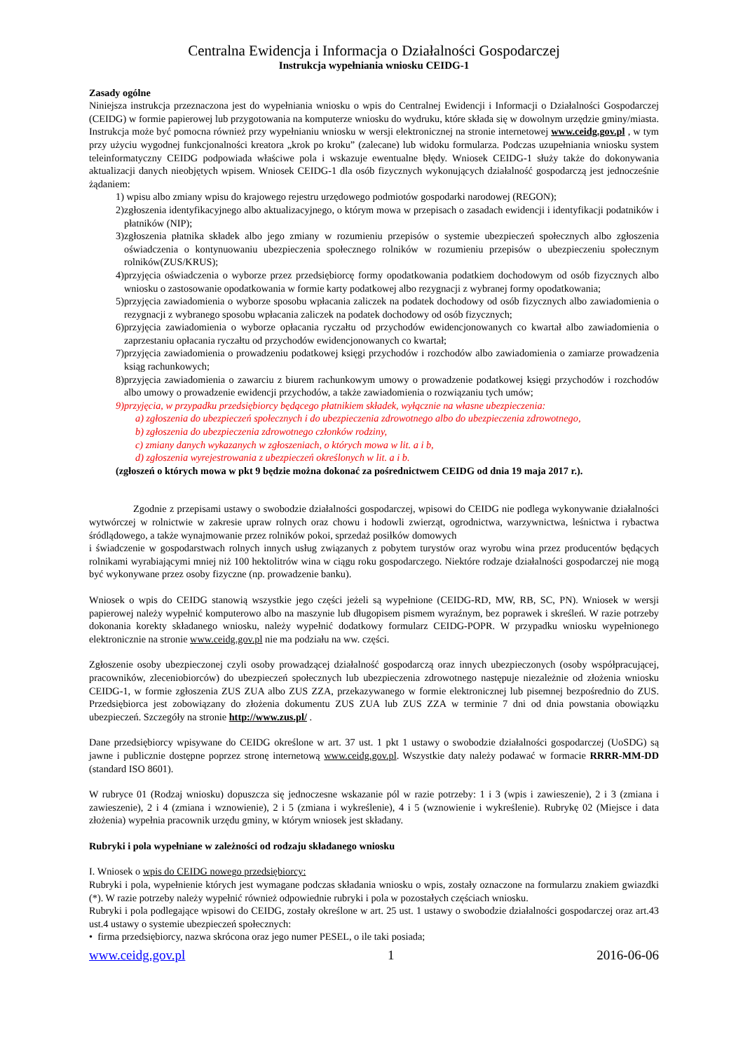Centralna Ewidencja i Informacja o Działalności Gospodarczej
Instrukcja wypełniania wniosku CEIDG-1
Zasady ogólne
Niniejsza instrukcja przeznaczona jest do wypełniania wniosku o wpis do Centralnej Ewidencji i Informacji o Działalności Gospodarczej (CEIDG) w formie papierowej lub przygotowania na komputerze wniosku do wydruku, które składa się w dowolnym urzędzie gminy/miasta. Instrukcja może być pomocna również przy wypełnianiu wniosku w wersji elektronicznej na stronie internetowej www.ceidg.gov.pl , w tym przy użyciu wygodnej funkcjonalności kreatora „krok po kroku” (zalecane) lub widoku formularza. Podczas uzupełniania wniosku system teleinformatyczny CEIDG podpowiada właściwe pola i wskazuje ewentualne błędy. Wniosek CEIDG-1 służy także do dokonywania aktualizacji danych nieobjętych wpisem. Wniosek CEIDG-1 dla osób fizycznych wykonujących działalność gospodarczą jest jednocześnie żądaniem:
1) wpisu albo zmiany wpisu do krajowego rejestru urzędowego podmiotów gospodarki narodowej (REGON);
2)zgłoszenia identyfikacyjnego albo aktualizacyjnego, o którym mowa w przepisach o zasadach ewidencji i identyfikacji podatników i płatników (NIP);
3)zgłoszenia płatnika składek albo jego zmiany w rozumieniu przepisów o systemie ubezpieczeń społecznych albo zgłoszenia oświadczenia o kontynuowaniu ubezpieczenia społecznego rolników w rozumieniu przepisów o ubezpieczeniu społecznym rolników(ZUS/KRUS);
4)przyjęcia oświadczenia o wyborze przez przedsiębiorcę formy opodatkowania podatkiem dochodowym od osób fizycznych albo wniosku o zastosowanie opodatkowania w formie karty podatkowej albo rezygnacji z wybranej formy opodatkowania;
5)przyjęcia zawiadomienia o wyborze sposobu wpłacania zaliczek na podatek dochodowy od osób fizycznych albo zawiadomienia o rezygnacji z wybranego sposobu wpłacania zaliczek na podatek dochodowy od osób fizycznych;
6)przyjęcia zawiadomienia o wyborze opłacania ryczałtu od przychodów ewidencjonowanych co kwartał albo zawiadomienia o zaprzestaniu opłacania ryczałtu od przychodów ewidencjonowanych co kwartał;
7)przyjęcia zawiadomienia o prowadzeniu podatkowej księgi przychodów i rozchodów albo zawiadomienia o zamiarze prowadzenia ksiąg rachunkowych;
8)przyjęcia zawiadomienia o zawarciu z biurem rachunkowym umowy o prowadzenie podatkowej księgi przychodów i rozchodów albo umowy o prowadzenie ewidencji przychodów, a także zawiadomienia o rozwiązaniu tych umów;
9)przyjęcia, w przypadku przedsiębiorcy będącego płatnikiem składek, wyłącznie na własne ubezpieczenia:
a) zgłoszenia do ubezpieczeń społecznych i do ubezpieczenia zdrowotnego albo do ubezpieczenia zdrowotnego,
b) zgłoszenia do ubezpieczenia zdrowotnego członków rodziny,
c) zmiany danych wykazanych w zgłoszeniach, o których mowa w lit. a i b,
d) zgłoszenia wyrejestrowania z ubezpieczeń określonych w lit. a i b.
(zgłoszeń o których mowa w pkt 9 będzie można dokonać za pośrednictwem CEIDG od dnia 19 maja 2017 r.).
Zgodnie z przepisami ustawy o swobodzie działalności gospodarczej, wpisowi do CEIDG nie podlega wykonywanie działalności wytwórczej w rolnictwie w zakresie upraw rolnych oraz chowu i hodowli zwierząt, ogrodnictwa, warzywnictwa, leśnictwa i rybactwa śródlądowego, a także wynajmowanie przez rolników pokoi, sprzedaż posiłków domowych
i świadczenie w gospodarstwach rolnych innych usług związanych z pobytem turystów oraz wyrobu wina przez producentów będących rolnikami wyrabiającymi mniej niż 100 hektolitrów wina w ciągu roku gospodarczego. Niektóre rodzaje działalności gospodarczej nie mogą być wykonywane przez osoby fizyczne (np. prowadzenie banku).
Wniosek o wpis do CEIDG stanowią wszystkie jego części jeżeli są wypełnione (CEIDG-RD, MW, RB, SC, PN). Wniosek w wersji papierowej należy wypełnić komputerowo albo na maszynie lub długopisem pismem wyraźnym, bez poprawek i skreśleń. W razie potrzeby dokonania korekty składanego wniosku, należy wypełnić dodatkowy formularz CEIDG-POPR. W przypadku wniosku wypełnionego elektronicznie na stronie www.ceidg.gov.pl nie ma podziału na ww. części.
Zgłoszenie osoby ubezpieczonej czyli osoby prowadzącej działalność gospodarczą oraz innych ubezpieczonych (osoby współpracującej, pracowników, zleceniobiorców) do ubezpieczeń społecznych lub ubezpieczenia zdrowotnego następuje niezależnie od złożenia wniosku CEIDG-1, w formie zgłoszenia ZUS ZUA albo ZUS ZZA, przekazywanego w formie elektronicznej lub pisemnej bezpośrednio do ZUS. Przedsiębiorca jest zobowiązany do złożenia dokumentu ZUS ZUA lub ZUS ZZA w terminie 7 dni od dnia powstania obowiązku ubezpieczeń. Szczegóły na stronie http://www.zus.pl/ .
Dane przedsiębiorcy wpisywane do CEIDG określone w art. 37 ust. 1 pkt 1 ustawy o swobodzie działalności gospodarczej (UoSDG) są jawne i publicznie dostępne poprzez stronę internetową www.ceidg.gov.pl. Wszystkie daty należy podawać w formacie RRRR-MM-DD (standard ISO 8601).
W rubryce 01 (Rodzaj wniosku) dopuszcza się jednoczesne wskazanie pól w razie potrzeby: 1 i 3 (wpis i zawieszenie), 2 i 3 (zmiana i zawieszenie), 2 i 4 (zmiana i wznowienie), 2 i 5 (zmiana i wykreślenie), 4 i 5 (wznowienie i wykreślenie). Rubrykę 02 (Miejsce i data złożenia) wypełnia pracownik urzędu gminy, w którym wniosek jest składany.
Rubryki i pola wypełniane w zależności od rodzaju składanego wniosku
I. Wniosek o wpis do CEIDG nowego przedsiębiorcy:
Rubryki i pola, wypełnienie których jest wymagane podczas składania wniosku o wpis, zostały oznaczone na formularzu znakiem gwiazdki (*). W razie potrzeby należy wypełnić również odpowiednie rubryki i pola w pozostałych częściach wniosku.
Rubryki i pola podlegające wpisowi do CEIDG, zostały określone w art. 25 ust. 1 ustawy o swobodzie działalności gospodarczej oraz art.43 ust.4 ustawy o systemie ubezpieczeń społecznych:
• firma przedsiębiorcy, nazwa skrócona oraz jego numer PESEL, o ile taki posiada;
www.ceidg.gov.pl 1 2016-06-06